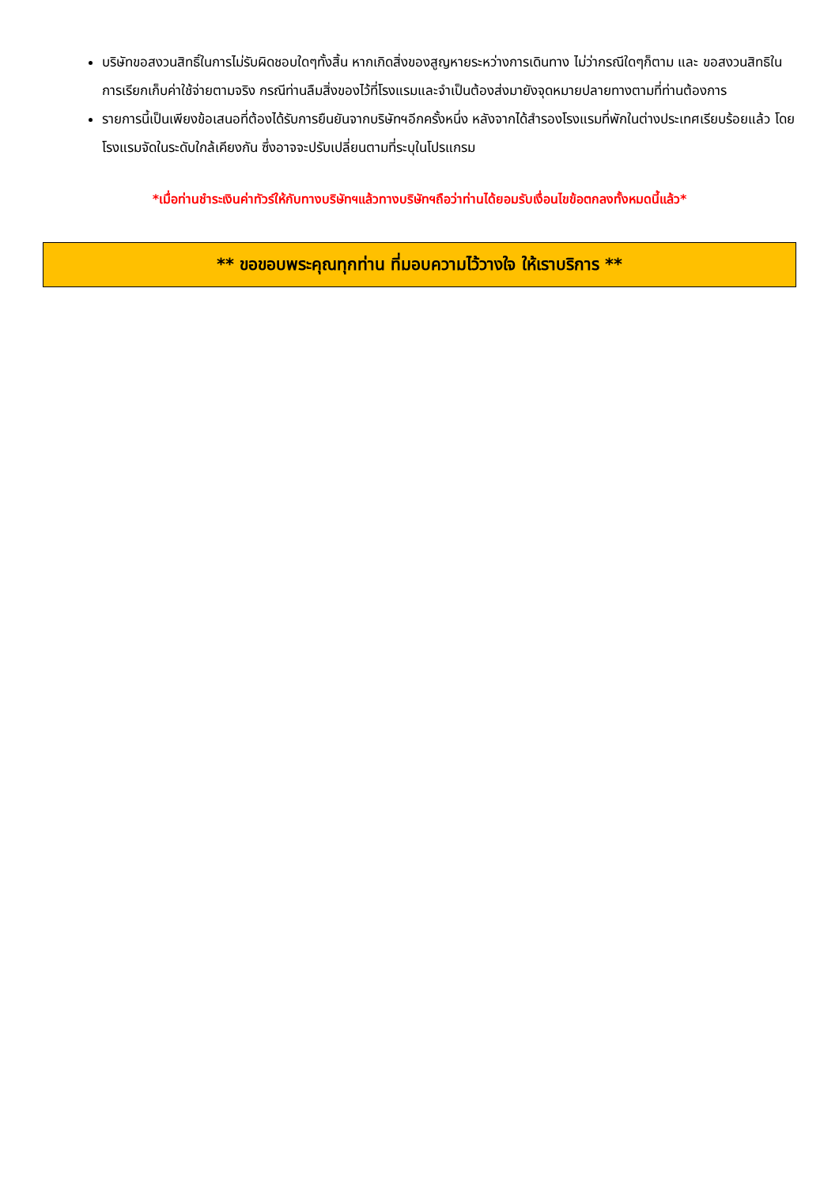บริษัทขอสงวนสิทธิ์ในการไม่รับผิดชอบใดๆทั้งสิ้น หากเกิดสิ่งของสูญหายระหว่างการเดินทาง ไม่ว่ากรณีใดๆก็ตาม และ ขอสงวนสิทธิในการเรียกเก็บค่าใช้จ่ายตามจริง กรณีท่านลืมสิ่งของไว้ที่โรงแรมและจำเป็นต้องส่งมายังจุดหมายปลายทางตามที่ท่านต้องการ
รายการนี้เป็นเพียงข้อเสนอที่ต้องได้รับการยืนยันจากบริษัทฯอีกครั้งหนึ่ง หลังจากได้สำรองโรงแรมที่พักในต่างประเทศเรียบร้อยแล้ว โดยโรงแรมจัดในระดับใกล้เคียงกัน ซึ่งอาจจะปรับเปลี่ยนตามที่ระบุในโปรแกรม
*เมื่อท่านชำระเงินค่าทัวร์ให้กับทางบริษัทฯแล้วทางบริษัทฯถือว่าท่านได้ยอมรับเงื่อนไขข้อตกลงทั้งหมดนี้แล้ว*
** ขอขอบพระคุณทุกท่าน ที่มอบความไว้วางใจ ให้เราบริการ **